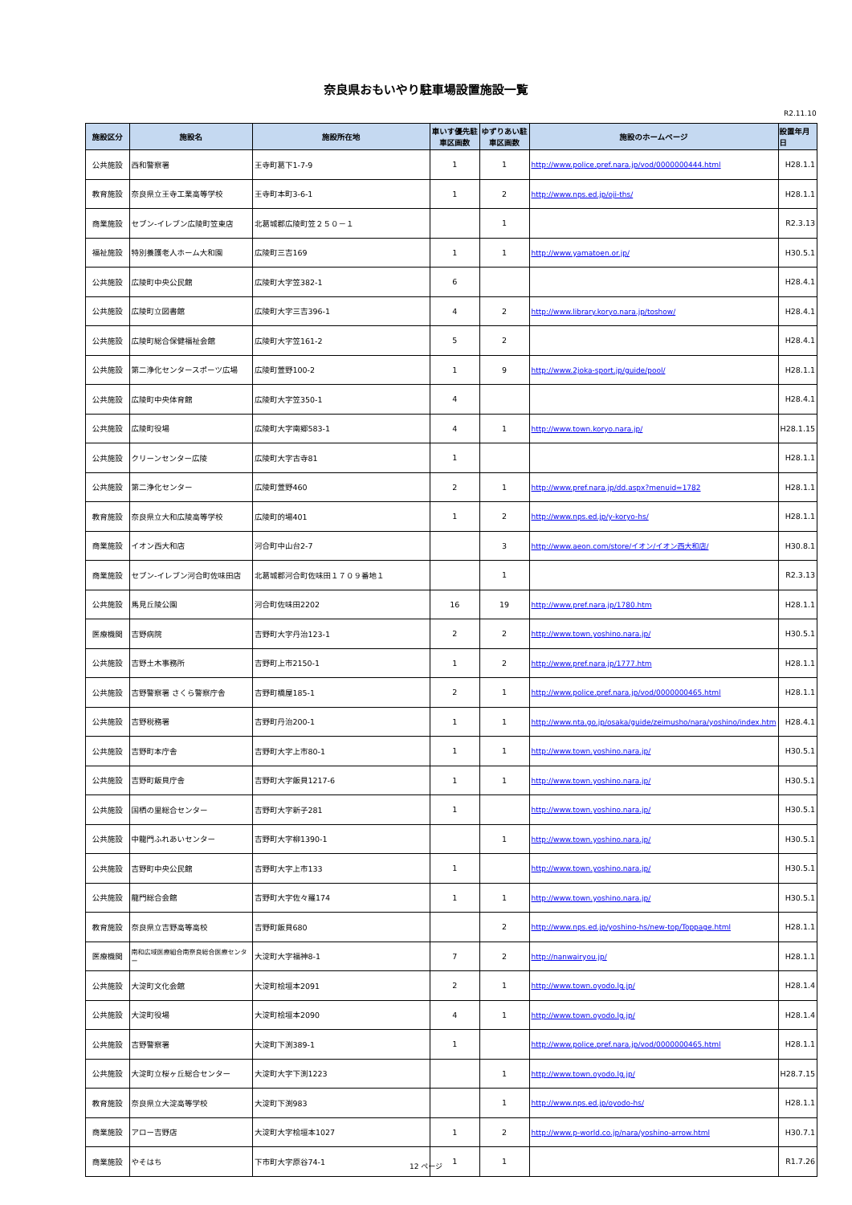奈良県おもいやり駐車場設置施設一覧
R2.11.10
| 施設区分 | 施設名 | 施設所在地 | 車いす優先駐車区画数 | ゆずりあい駐車区画数 | 施設のホームページ | 設置年月日 |
| --- | --- | --- | --- | --- | --- | --- |
| 公共施設 | 西和警察署 | 王寺町葛下1-7-9 | 1 | 1 | http://www.police.pref.nara.jp/vod/0000000444.html | H28.1.1 |
| 教育施設 | 奈良県立王寺工業高等学校 | 王寺町本町3-6-1 | 1 | 2 | http://www.nps.ed.jp/oji-ths/ | H28.1.1 |
| 商業施設 | セブン-イレブン広陵町笠東店 | 北葛城郡広陵町笠２５０－１ | | 1 | | R2.3.13 |
| 福祉施設 | 特別養護老人ホーム大和園 | 広陵町三吉169 | 1 | 1 | http://www.yamatoen.or.jp/ | H30.5.1 |
| 公共施設 | 広陵町中央公民館 | 広陵町大字笠382-1 | 6 | | | H28.4.1 |
| 公共施設 | 広陵町立図書館 | 広陵町大字三吉396-1 | 4 | 2 | http://www.library.koryo.nara.jp/toshow/ | H28.4.1 |
| 公共施設 | 広陵町総合保健福祉会館 | 広陵町大字笠161-2 | 5 | 2 | | H28.4.1 |
| 公共施設 | 第二浄化センタースポーツ広場 | 広陵町萱野100-2 | 1 | 9 | http://www.2joka-sport.jp/guide/pool/ | H28.1.1 |
| 公共施設 | 広陵町中央体育館 | 広陵町大字笠350-1 | 4 | | | H28.4.1 |
| 公共施設 | 広陵町役場 | 広陵町大字南郷583-1 | 4 | 1 | http://www.town.koryo.nara.jp/ | H28.1.15 |
| 公共施設 | クリーンセンター広陵 | 広陵町大字古寺81 | 1 | | | H28.1.1 |
| 公共施設 | 第二浄化センター | 広陵町萱野460 | 2 | 1 | http://www.pref.nara.jp/dd.aspx?menuid=1782 | H28.1.1 |
| 教育施設 | 奈良県立大和広陵高等学校 | 広陵町的場401 | 1 | 2 | http://www.nps.ed.jp/y-koryo-hs/ | H28.1.1 |
| 商業施設 | イオン西大和店 | 河合町中山台2-7 | | 3 | http://www.aeon.com/store/イオン/イオン西大和店/ | H30.8.1 |
| 商業施設 | セブン-イレブン河合町佐味田店 | 北葛城郡河合町佐味田１７０９番地１ | | 1 | | R2.3.13 |
| 公共施設 | 馬見丘陵公園 | 河合町佐味田2202 | 16 | 19 | http://www.pref.nara.jp/1780.htm | H28.1.1 |
| 医療機関 | 吉野病院 | 吉野町大字丹治123-1 | 2 | 2 | http://www.town.yoshino.nara.jp/ | H30.5.1 |
| 公共施設 | 吉野土木事務所 | 吉野町上市2150-1 | 1 | 2 | http://www.pref.nara.jp/1777.htm | H28.1.1 |
| 公共施設 | 吉野警察署 さくら警察庁舎 | 吉野町橋屋185-1 | 2 | 1 | http://www.police.pref.nara.jp/vod/0000000465.html | H28.1.1 |
| 公共施設 | 吉野税務署 | 吉野町丹治200-1 | 1 | 1 | http://www.nta.go.jp/osaka/guide/zeimusho/nara/yoshino/index.htm | H28.4.1 |
| 公共施設 | 吉野町本庁舎 | 吉野町大字上市80-1 | 1 | 1 | http://www.town.yoshino.nara.jp/ | H30.5.1 |
| 公共施設 | 吉野町飯貝庁舎 | 吉野町大字飯貝1217-6 | 1 | 1 | http://www.town.yoshino.nara.jp/ | H30.5.1 |
| 公共施設 | 国栖の里総合センター | 吉野町大字新子281 | 1 | | http://www.town.yoshino.nara.jp/ | H30.5.1 |
| 公共施設 | 中龍門ふれあいセンター | 吉野町大字柳1390-1 | | 1 | http://www.town.yoshino.nara.jp/ | H30.5.1 |
| 公共施設 | 吉野町中央公民館 | 吉野町大字上市133 | 1 | | http://www.town.yoshino.nara.jp/ | H30.5.1 |
| 公共施設 | 龍門総合会館 | 吉野町大字佐々羅174 | 1 | 1 | http://www.town.yoshino.nara.jp/ | H30.5.1 |
| 教育施設 | 奈良県立吉野高等高校 | 吉野町飯貝680 | | 2 | http://www.nps.ed.jp/yoshino-hs/new-top/Toppage.html | H28.1.1 |
| 医療機関 | 南和広域医療組合南奈良総合医療センター | 大淀町大字福神8-1 | 7 | 2 | http://nanwairyou.jp/ | H28.1.1 |
| 公共施設 | 大淀町文化会館 | 大淀町桧垣本2091 | 2 | 1 | http://www.town.oyodo.lg.jp/ | H28.1.4 |
| 公共施設 | 大淀町役場 | 大淀町桧垣本2090 | 4 | 1 | http://www.town.oyodo.lg.jp/ | H28.1.4 |
| 公共施設 | 吉野警察署 | 大淀町下渕389-1 | 1 | | http://www.police.pref.nara.jp/vod/0000000465.html | H28.1.1 |
| 公共施設 | 大淀町立桜ヶ丘総合センター | 大淀町大字下渕1223 | | 1 | http://www.town.oyodo.lg.jp/ | H28.7.15 |
| 教育施設 | 奈良県立大淀高等学校 | 大淀町下渕983 | | 1 | http://www.nps.ed.jp/oyodo-hs/ | H28.1.1 |
| 商業施設 | アロー吉野店 | 大淀町大字桧垣本1027 | 1 | 2 | http://www.p-world.co.jp/nara/yoshino-arrow.html | H30.7.1 |
| 商業施設 | やそはち | 下市町大字原谷74-1 | 1 | 1 | | R1.7.26 |
12 ページ